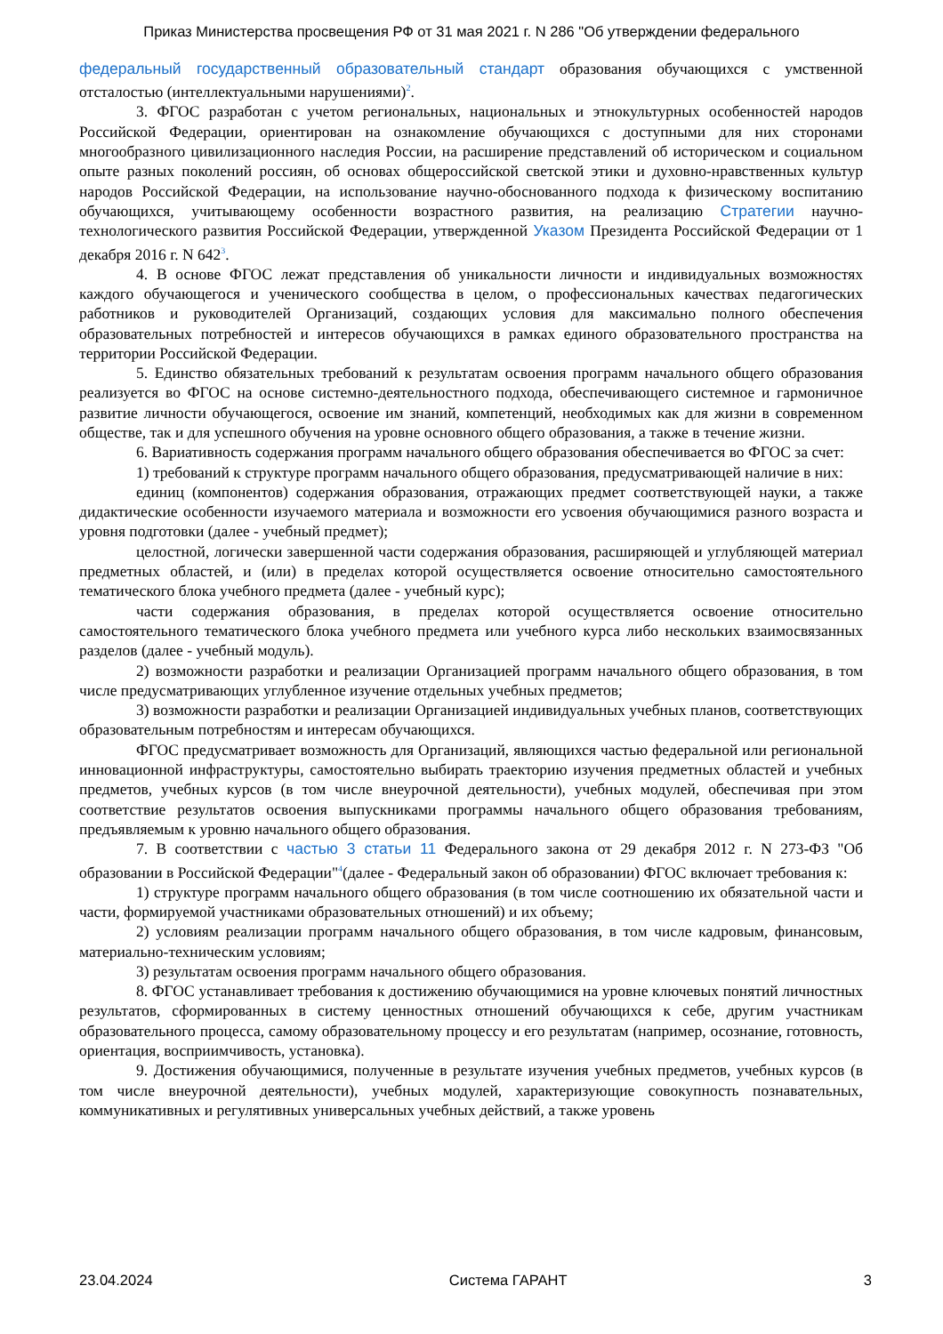Приказ Министерства просвещения РФ от 31 мая 2021 г. N 286 "Об утверждении федерального
федеральный государственный образовательный стандарт образования обучающихся с умственной отсталостью (интеллектуальными нарушениями)<sup>2</sup>.
3. ФГОС разработан с учетом региональных, национальных и этнокультурных особенностей народов Российской Федерации, ориентирован на ознакомление обучающихся с доступными для них сторонами многообразного цивилизационного наследия России, на расширение представлений об историческом и социальном опыте разных поколений россиян, об основах общероссийской светской этики и духовно-нравственных культур народов Российской Федерации, на использование научно-обоснованного подхода к физическому воспитанию обучающихся, учитывающему особенности возрастного развития, на реализацию Стратегии научно-технологического развития Российской Федерации, утвержденной Указом Президента Российской Федерации от 1 декабря 2016 г. N 642<sup>3</sup>.
4. В основе ФГОС лежат представления об уникальности личности и индивидуальных возможностях каждого обучающегося и ученического сообщества в целом, о профессиональных качествах педагогических работников и руководителей Организаций, создающих условия для максимально полного обеспечения образовательных потребностей и интересов обучающихся в рамках единого образовательного пространства на территории Российской Федерации.
5. Единство обязательных требований к результатам освоения программ начального общего образования реализуется во ФГОС на основе системно-деятельностного подхода, обеспечивающего системное и гармоничное развитие личности обучающегося, освоение им знаний, компетенций, необходимых как для жизни в современном обществе, так и для успешного обучения на уровне основного общего образования, а также в течение жизни.
6. Вариативность содержания программ начального общего образования обеспечивается во ФГОС за счет:
1) требований к структуре программ начального общего образования, предусматривающей наличие в них:
единиц (компонентов) содержания образования, отражающих предмет соответствующей науки, а также дидактические особенности изучаемого материала и возможности его усвоения обучающимися разного возраста и уровня подготовки (далее - учебный предмет);
целостной, логически завершенной части содержания образования, расширяющей и углубляющей материал предметных областей, и (или) в пределах которой осуществляется освоение относительно самостоятельного тематического блока учебного предмета (далее - учебный курс);
части содержания образования, в пределах которой осуществляется освоение относительно самостоятельного тематического блока учебного предмета или учебного курса либо нескольких взаимосвязанных разделов (далее - учебный модуль).
2) возможности разработки и реализации Организацией программ начального общего образования, в том числе предусматривающих углубленное изучение отдельных учебных предметов;
3) возможности разработки и реализации Организацией индивидуальных учебных планов, соответствующих образовательным потребностям и интересам обучающихся.
ФГОС предусматривает возможность для Организаций, являющихся частью федеральной или региональной инновационной инфраструктуры, самостоятельно выбирать траекторию изучения предметных областей и учебных предметов, учебных курсов (в том числе внеурочной деятельности), учебных модулей, обеспечивая при этом соответствие результатов освоения выпускниками программы начального общего образования требованиям, предъявляемым к уровню начального общего образования.
7. В соответствии с частью 3 статьи 11 Федерального закона от 29 декабря 2012 г. N 273-ФЗ "Об образовании в Российской Федерации"<sup>4</sup>(далее - Федеральный закон об образовании) ФГОС включает требования к:
1) структуре программ начального общего образования (в том числе соотношению их обязательной части и части, формируемой участниками образовательных отношений) и их объему;
2) условиям реализации программ начального общего образования, в том числе кадровым, финансовым, материально-техническим условиям;
3) результатам освоения программ начального общего образования.
8. ФГОС устанавливает требования к достижению обучающимися на уровне ключевых понятий личностных результатов, сформированных в систему ценностных отношений обучающихся к себе, другим участникам образовательного процесса, самому образовательному процессу и его результатам (например, осознание, готовность, ориентация, восприимчивость, установка).
9. Достижения обучающимися, полученные в результате изучения учебных предметов, учебных курсов (в том числе внеурочной деятельности), учебных модулей, характеризующие совокупность познавательных, коммуникативных и регулятивных универсальных учебных действий, а также уровень
23.04.2024 Система ГАРАНТ 3